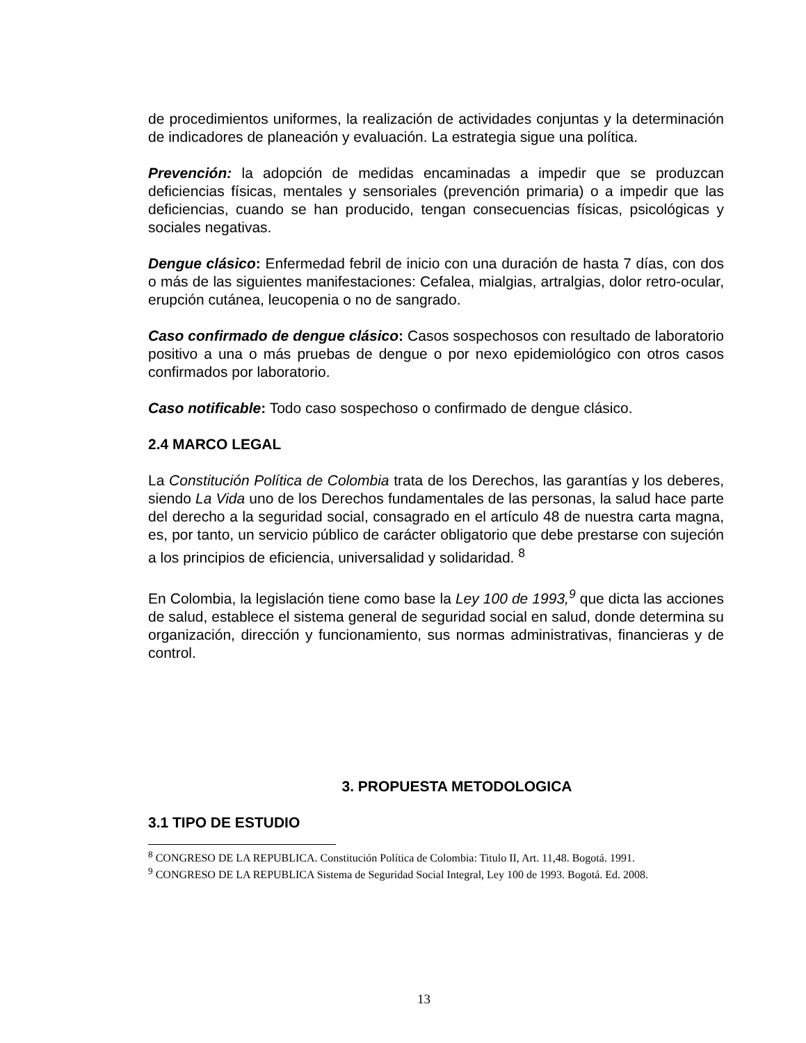de procedimientos uniformes, la realización de actividades conjuntas y la determinación de indicadores de planeación y evaluación. La estrategia sigue una política.
Prevención: la adopción de medidas encaminadas a impedir que se produzcan deficiencias físicas, mentales y sensoriales (prevención primaria) o a impedir que las deficiencias, cuando se han producido, tengan consecuencias físicas, psicológicas y sociales negativas.
Dengue clásico: Enfermedad febril de inicio con una duración de hasta 7 días, con dos o más de las siguientes manifestaciones: Cefalea, mialgias, artralgias, dolor retro-ocular, erupción cutánea, leucopenia o no de sangrado.
Caso confirmado de dengue clásico: Casos sospechosos con resultado de laboratorio positivo a una o más pruebas de dengue o por nexo epidemiológico con otros casos confirmados por laboratorio.
Caso notificable: Todo caso sospechoso o confirmado de dengue clásico.
2.4 MARCO LEGAL
La Constitución Política de Colombia trata de los Derechos, las garantías y los deberes, siendo La Vida uno de los Derechos fundamentales de las personas, la salud hace parte del derecho a la seguridad social, consagrado en el artículo 48 de nuestra carta magna, es, por tanto, un servicio público de carácter obligatorio que debe prestarse con sujeción a los principios de eficiencia, universalidad y solidaridad. <sup>8</sup>
En Colombia, la legislación tiene como base la Ley 100 de 1993,<sup>9</sup> que dicta las acciones de salud, establece el sistema general de seguridad social en salud, donde determina su organización, dirección y funcionamiento, sus normas administrativas, financieras y de control.
3. PROPUESTA METODOLOGICA
3.1 TIPO DE ESTUDIO
<sup>8</sup> CONGRESO DE LA REPUBLICA. Constitución Política de Colombia: Titulo II, Art. 11,48. Bogotá. 1991.
<sup>9</sup> CONGRESO DE LA REPUBLICA Sistema de Seguridad Social Integral, Ley 100 de 1993. Bogotá. Ed. 2008.
13